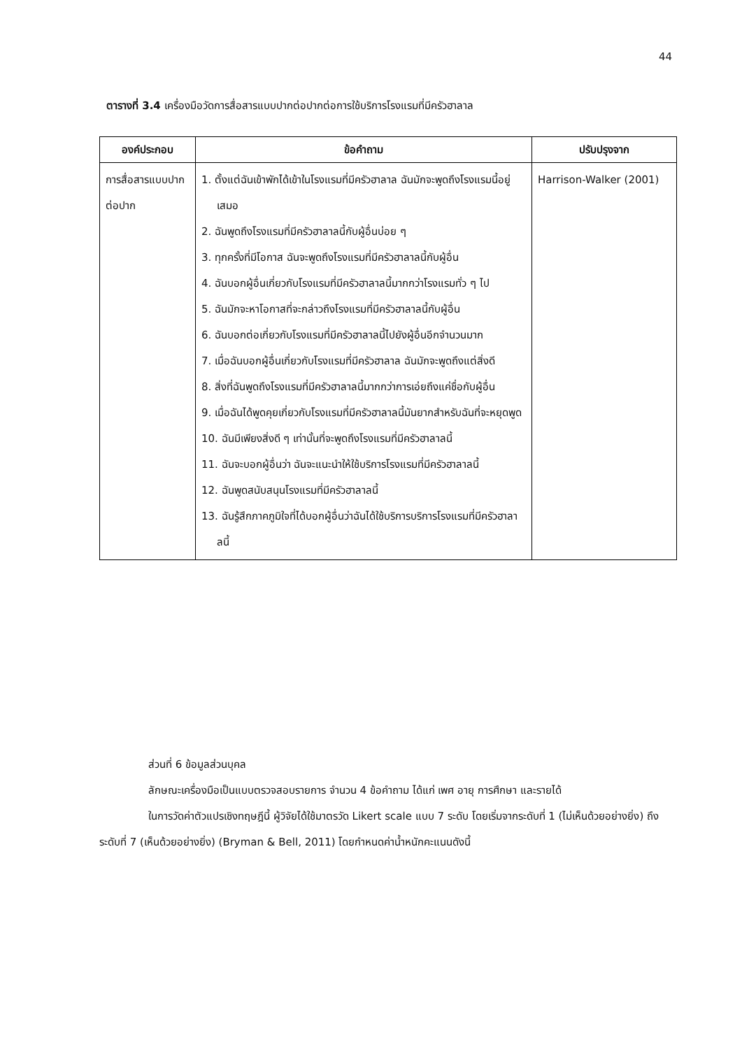44
ตารางที่ 3.4 เครื่องมือวัดการสื่อสารแบบปากต่อปากต่อการใช้บริการโรงแรมที่มีครัวฮาลาล
| องค์ประกอบ | ข้อคำถาม | ปรับปรุงจาก |
| --- | --- | --- |
| การสื่อสารแบบปากต่อปาก | 1. ตั้งแต่ฉันเข้าพักได้เข้าในโรงแรมที่มีครัวฮาลาล ฉันมักจะพูดถึงโรงแรมนี้อยู่เสมอ 2. ฉันพูดถึงโรงแรมที่มีครัวฮาลาลนี้กับผู้อื่นบ่อย ๆ 3. ทุกครั้งที่มีโอกาส ฉันจะพูดถึงโรงแรมที่มีครัวฮาลาลนี้กับผู้อื่น 4. ฉันบอกผู้อื่นเกี่ยวกับโรงแรมที่มีครัวฮาลาลนี้มากกว่าโรงแรมทั่ว ๆ ไป 5. ฉันมักจะหาโอกาสที่จะกล่าวถึงโรงแรมที่มีครัวฮาลาลนี้กับผู้อื่น 6. ฉันบอกต่อเกี่ยวกับโรงแรมที่มีครัวฮาลาลนี้ไปยังผู้อื่นอีกจำนวนมาก 7. เมื่อฉันบอกผู้อื่นเกี่ยวกับโรงแรมที่มีครัวฮาลาล ฉันมักจะพูดถึงแต่สิ่งดี 8. สิ่งที่ฉันพูดถึงโรงแรมที่มีครัวฮาลาลนี้มากกว่าการเอ่ยถึงแค่ชื่อกับผู้อื่น 9. เมื่อฉันได้พูดคุยเกี่ยวกับโรงแรมที่มีครัวฮาลาลนี้มันยากสำหรับฉันที่จะหยุดพูด 10. ฉันมีเพียงสิ่งดี ๆ เท่านั้นที่จะพูดถึงโรงแรมที่มีครัวฮาลาลนี้ 11. ฉันจะบอกผู้อื่นว่า ฉันจะแนะนำให้ใช้บริการโรงแรมที่มีครัวฮาลาลนี้ 12. ฉันพูดสนับสนุนโรงแรมที่มีครัวฮาลาลนี้ 13. ฉันรู้สึกภาคภูมิใจที่ได้บอกผู้อื่นว่าฉันได้ใช้บริการบริการโรงแรมที่มีครัวฮาลาลนี้ | Harrison-Walker (2001) |
ส่วนที่ 6 ข้อมูลส่วนบุคล
ลักษณะเครื่องมือเป็นแบบตรวจสอบรายการ จำนวน 4 ข้อคำถาม ได้แก่ เพศ อายุ การศึกษา และรายได้
ในการวัดค่าตัวแปรเชิงทฤษฎีนี้ ผู้วิจัยได้ใช้มาตรวัด Likert scale แบบ 7 ระดับ โดยเริ่มจากระดับที่ 1 (ไม่เห็นด้วยอย่างยิ่ง) ถึง ระดับที่ 7 (เห็นด้วยอย่างยิ่ง) (Bryman & Bell, 2011) โดยกำหนดค่าน้ำหนักคะแนนดังนี้